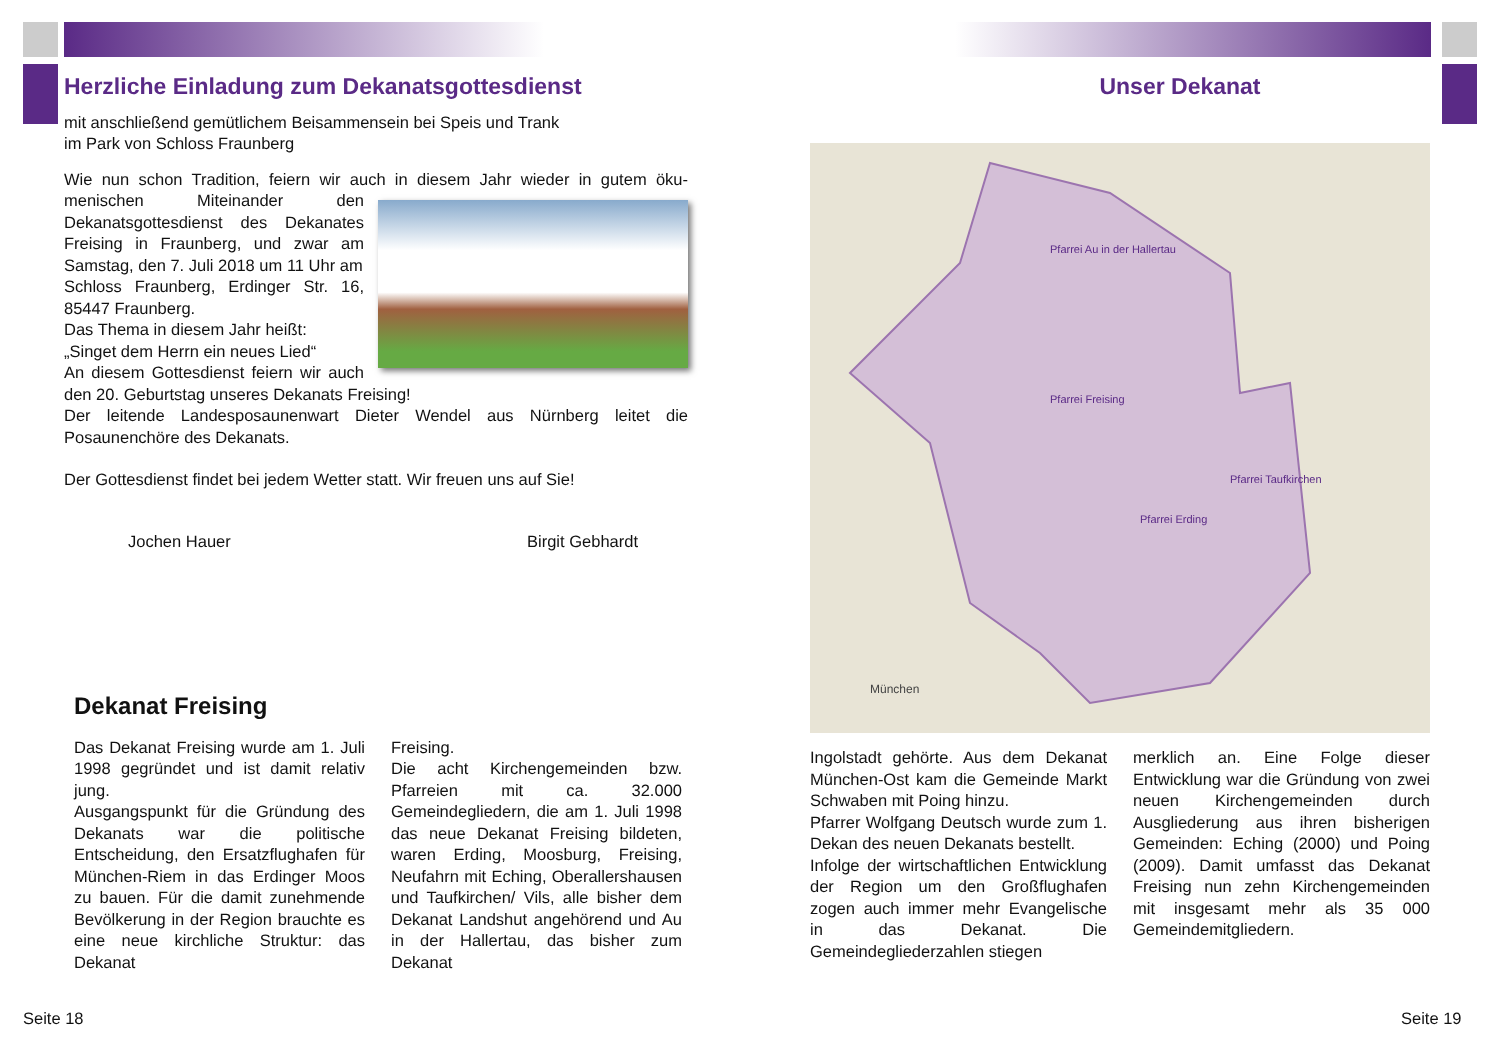Herzliche Einladung zum Dekanatsgottesdienst
mit anschließend gemütlichem Beisammensein bei Speis und Trank
im Park von Schloss Fraunberg
Wie nun schon Tradition, feiern wir auch in diesem Jahr wieder in gutem öku-
menischen Miteinander den Dekanatsgottesdienst des Dekanates Freising in Fraunberg, und zwar am Samstag, den 7. Juli 2018 um 11 Uhr am
Schloss Fraunberg, Erdinger Str. 16, 85447 Fraunberg.
Das Thema in diesem Jahr heißt:
„Singet dem Herrn ein neues Lied“
An diesem Gottesdienst feiern wir auch den 20. Geburtstag unseres Dekanats Freising!
Der leitende Landesposaunenwart Dieter Wendel aus Nürnberg leitet die Posaunenchöre des Dekanats.
Der Gottesdienst findet bei jedem Wetter statt. Wir freuen uns auf Sie!
Jochen Hauer Birgit Gebhardt
Dekanat Freising
Das Dekanat Freising wurde am 1. Juli 1998 gegründet und ist damit relativ jung.
Ausgangspunkt für die Gründung des Dekanats war die politische Entscheidung, den Ersatzflughafen für München-Riem in das Erdinger Moos zu bauen. Für die damit zunehmende Bevölkerung in der Region brauchte es eine neue kirchliche Struktur: das Dekanat
Freising.
Die acht Kirchengemeinden bzw. Pfarreien mit ca. 32.000 Gemeindegliedern, die am 1. Juli 1998 das neue Dekanat Freising bildeten, waren Erding, Moosburg, Freising, Neufahrn mit Eching, Oberallershausen und Taufkirchen/ Vils, alle bisher dem Dekanat Landshut angehörend und Au in der Hallertau, das bisher zum Dekanat
Seite 18
Unser Dekanat
Pfarrei Au in der Hallertau
Pfarrei Freising
Pfarrei Erding
Pfarrei Taufkirchen
München
Ingolstadt gehörte. Aus dem Dekanat München-Ost kam die Gemeinde Markt Schwaben mit Poing hinzu.
Pfarrer Wolfgang Deutsch wurde zum 1. Dekan des neuen Dekanats bestellt.
Infolge der wirtschaftlichen Entwicklung der Region um den Großflughafen zogen auch immer mehr Evangelische in das Dekanat. Die Gemeindegliederzahlen stiegen
merklich an. Eine Folge dieser Entwicklung war die Gründung von zwei neuen Kirchengemeinden durch Ausgliederung aus ihren bisherigen Gemeinden: Eching (2000) und Poing (2009). Damit umfasst das Dekanat Freising nun zehn Kirchengemeinden mit insgesamt mehr als 35 000 Gemeindemitgliedern.
Seite 19